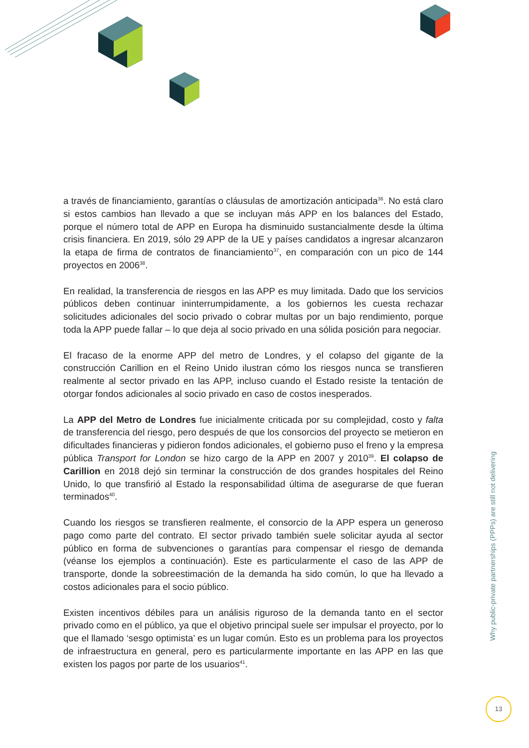a través de financiamiento, garantías o cláusulas de amortización anticipada<sup>36</sup>. No está claro si estos cambios han llevado a que se incluyan más APP en los balances del Estado, porque el número total de APP en Europa ha disminuido sustancialmente desde la última crisis financiera. En 2019, sólo 29 APP de la UE y países candidatos a ingresar alcanzaron la etapa de firma de contratos de financiamiento<sup>37</sup>, en comparación con un pico de 144 proyectos en 2006<sup>38</sup>.
En realidad, la transferencia de riesgos en las APP es muy limitada. Dado que los servicios públicos deben continuar ininterrumpidamente, a los gobiernos les cuesta rechazar solicitudes adicionales del socio privado o cobrar multas por un bajo rendimiento, porque toda la APP puede fallar – lo que deja al socio privado en una sólida posición para negociar.
El fracaso de la enorme APP del metro de Londres, y el colapso del gigante de la construcción Carillion en el Reino Unido ilustran cómo los riesgos nunca se transfieren realmente al sector privado en las APP, incluso cuando el Estado resiste la tentación de otorgar fondos adicionales al socio privado en caso de costos inesperados.
La APP del Metro de Londres fue inicialmente criticada por su complejidad, costo y falta de transferencia del riesgo, pero después de que los consorcios del proyecto se metieron en dificultades financieras y pidieron fondos adicionales, el gobierno puso el freno y la empresa pública Transport for London se hizo cargo de la APP en 2007 y 2010<sup>39</sup>. El colapso de Carillion en 2018 dejó sin terminar la construcción de dos grandes hospitales del Reino Unido, lo que transfirió al Estado la responsabilidad última de asegurarse de que fueran terminados<sup>40</sup>.
Cuando los riesgos se transfieren realmente, el consorcio de la APP espera un generoso pago como parte del contrato. El sector privado también suele solicitar ayuda al sector público en forma de subvenciones o garantías para compensar el riesgo de demanda (véanse los ejemplos a continuación). Este es particularmente el caso de las APP de transporte, donde la sobreestimación de la demanda ha sido común, lo que ha llevado a costos adicionales para el socio público.
Existen incentivos débiles para un análisis riguroso de la demanda tanto en el sector privado como en el público, ya que el objetivo principal suele ser impulsar el proyecto, por lo que el llamado ‘sesgo optimista’ es un lugar común. Esto es un problema para los proyectos de infraestructura en general, pero es particularmente importante en las APP en las que existen los pagos por parte de los usuarios<sup>41</sup>.
Why public-private partnerships (PPPs) are still not delivering
13